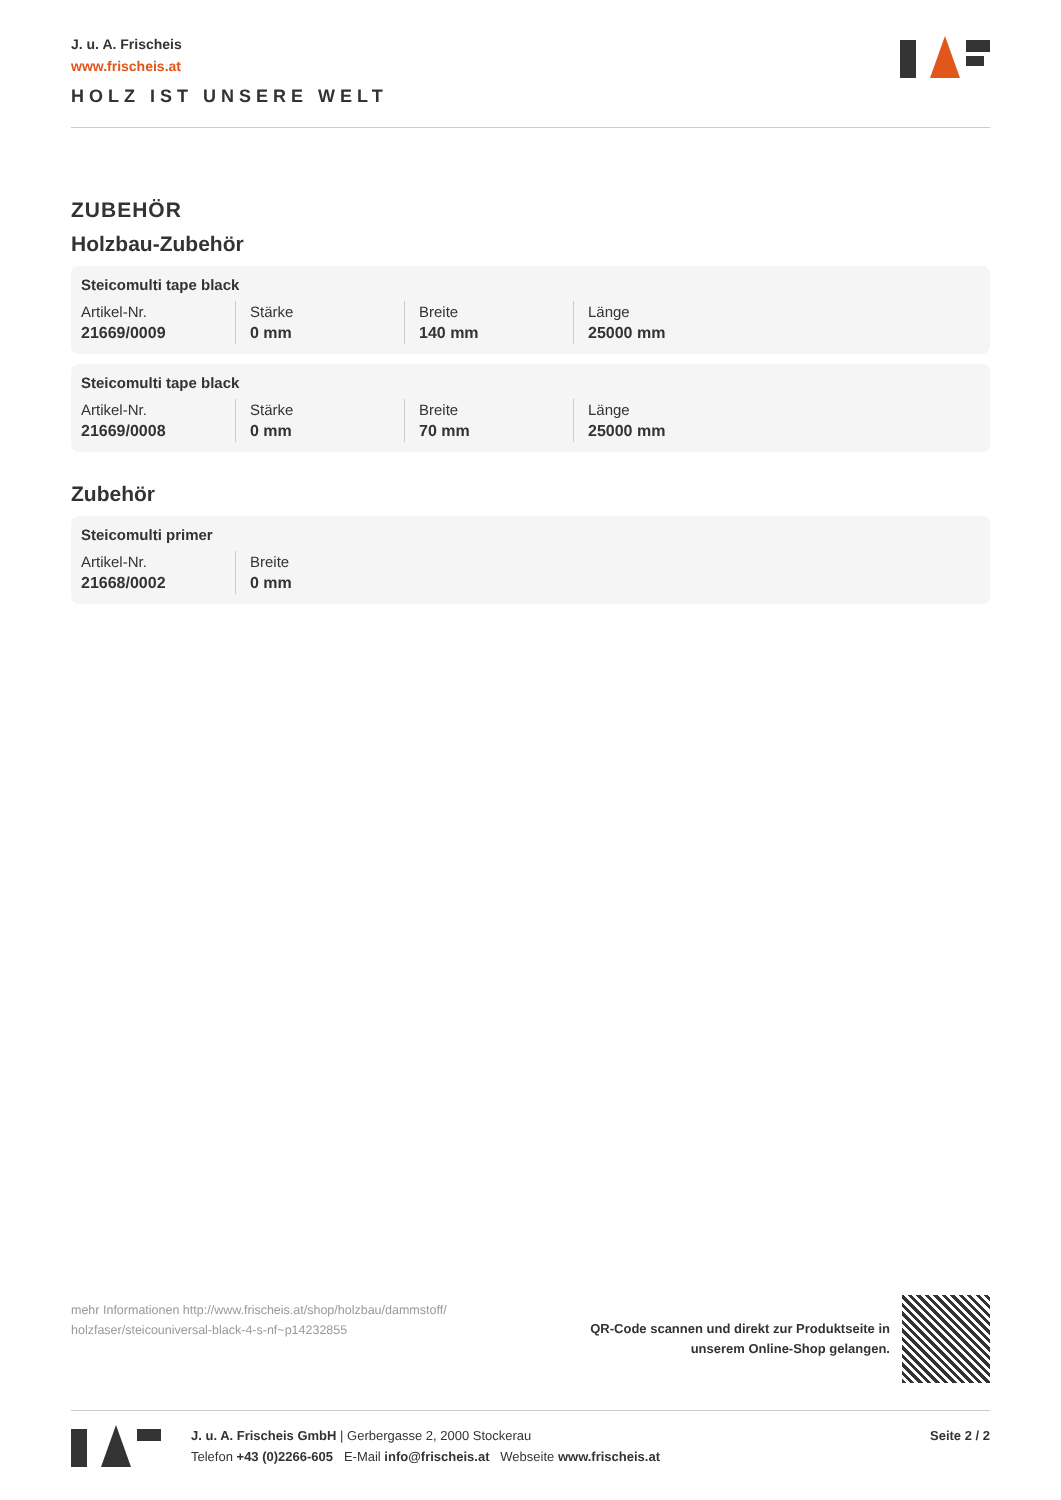J. u. A. Frischeis
www.frischeis.at
HOLZ IST UNSERE WELT
ZUBEHÖR
Holzbau-Zubehör
Steicomulti tape black
| Artikel-Nr. | Stärke | Breite | Länge |
| 21669/0009 | 0 mm | 140 mm | 25000 mm |
Steicomulti tape black
| Artikel-Nr. | Stärke | Breite | Länge |
| 21669/0008 | 0 mm | 70 mm | 25000 mm |
Zubehör
Steicomulti primer
| Artikel-Nr. | Breite |
| 21668/0002 | 0 mm |
mehr Informationen http://www.frischeis.at/shop/holzbau/dammstoff/ holzfaser/steicouniversal-black-4-s-nf~p14232855
QR-Code scannen und direkt zur Produktseite in
unserem Online-Shop gelangen.
J. u. A. Frischeis GmbH | Gerbergasse 2, 2000 Stockerau
Telefon +43 (0)2266-605 E-Mail info@frischeis.at Webseite www.frischeis.at
Seite 2 / 2